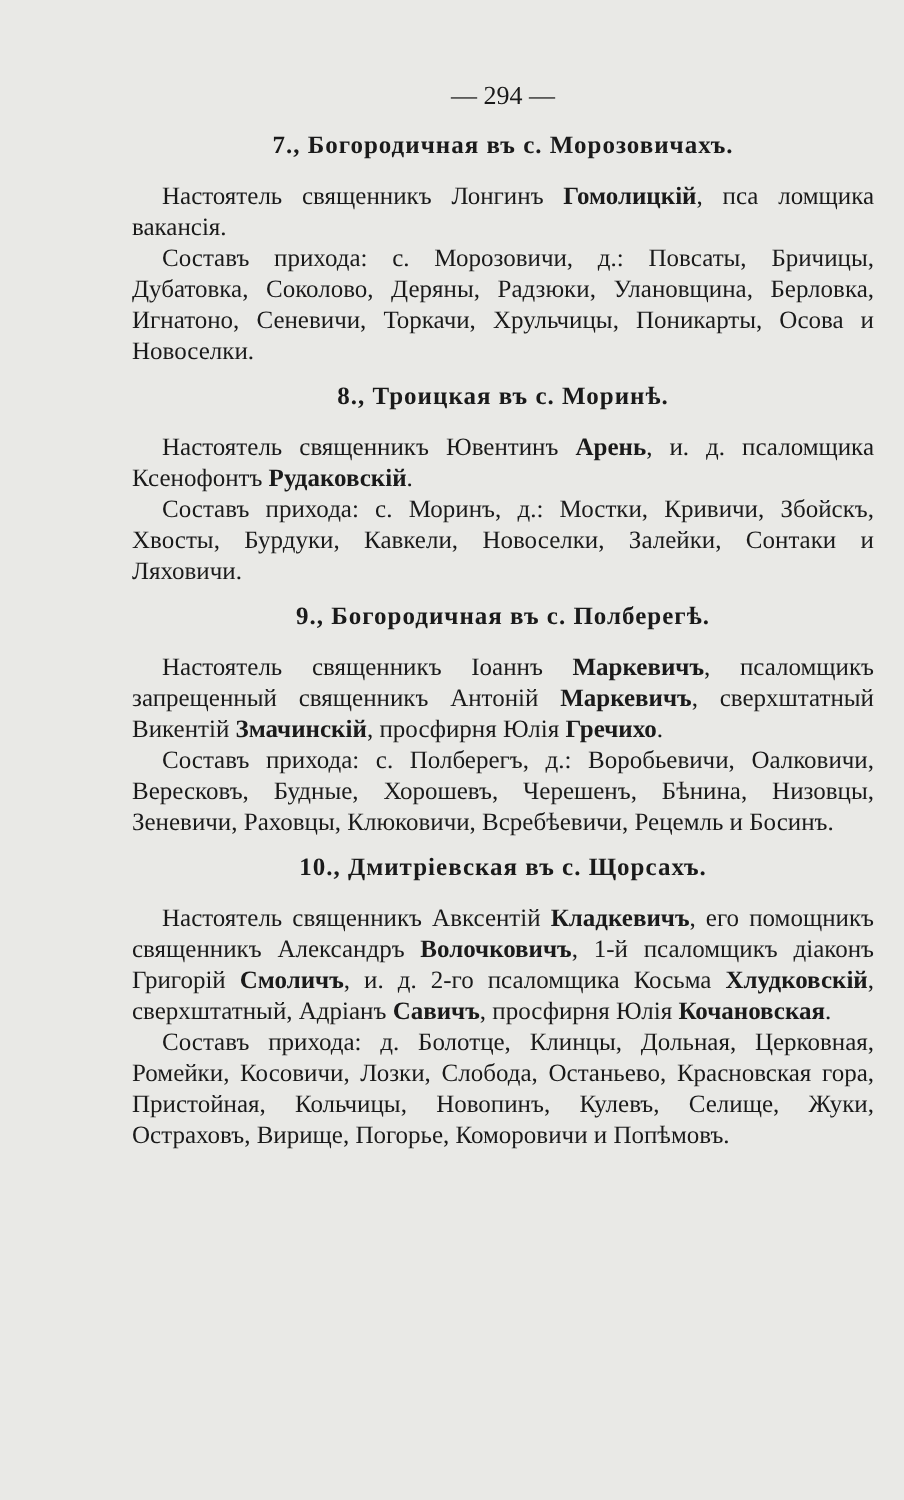— 294 —
7., Богородичная въ с. Морозовичахъ.
Настоятель священникъ Лонгинъ Гомолицкій, пса ломщика вакансія.
Составъ прихода: с. Морозовичи, д.: Повсаты, Бричицы, Дубатовка, Соколово, Деряны, Радзюки, Улановщина, Берловка, Игнатоно, Сеневичи, Торкачи, Хрульчицы, Поникарты, Осова и Новоселки.
8., Троицкая въ с. Моринѣ.
Настоятель священникъ Ювентинъ Арень, и. д. псаломщика Ксенофонтъ Рудаковскій.
Составъ прихода: с. Моринъ, д.: Мостки, Кривичи, Збойскъ, Хвосты, Бурдуки, Кавкели, Новоселки, Залейки, Сонтаки и Ляховичи.
9., Богородичная въ с. Полберегѣ.
Настоятель священникъ Іоаннъ Маркевичъ, псаломщикъ запрещенный священникъ Антоній Маркевичъ, сверхштатный Викентій Змачинскій, просфирня Юлія Гречихо.
Составъ прихода: с. Полберегъ, д.: Воробьевичи, Оалковичи, Вересковъ, Будные, Хорошевъ, Черешенъ, Бѣнина, Низовцы, Зеневичи, Раховцы, Клюковичи, Всребѣевичи, Рецемль и Босинъ.
10., Дмитріевская въ с. Щорсахъ.
Настоятель священникъ Авксентій Кладкевичъ, его помощникъ священникъ Александръ Волочковичъ, 1-й псаломщикъ діаконъ Григорій Смоличъ, и. д. 2-го псаломщика Косьма Хлудковскій, сверхштатный, Адріанъ Савичъ, просфирня Юлія Кочановская.
Составъ прихода: д. Болотце, Клинцы, Дольная, Церковная, Ромейки, Косовичи, Лозки, Слобода, Останьево, Красновская гора, Пристойная, Кольчицы, Новопинъ, Кулевъ, Селище, Жуки, Остраховъ, Вирище, Погорье, Коморовичи и Попѣмовъ.